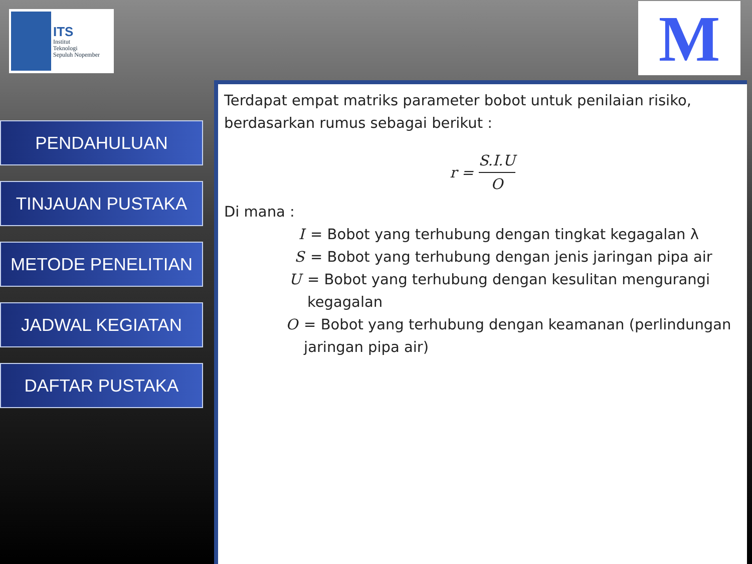ITS
Institut
Teknologi
Sepuluh Nopember
M
PENDAHULUAN
TINJAUAN PUSTAKA
METODE PENELITIAN
JADWAL KEGIATAN
DAFTAR PUSTAKA
Terdapat empat matriks parameter bobot untuk penilaian risiko, berdasarkan rumus sebagai berikut :
r = S.I.U O
Di mana :
I = Bobot yang terhubung dengan tingkat kegagalan λ
S = Bobot yang terhubung dengan jenis jaringan pipa air
U = Bobot yang terhubung dengan kesulitan mengurangi kegagalan
O = Bobot yang terhubung dengan keamanan (perlindungan jaringan pipa air)